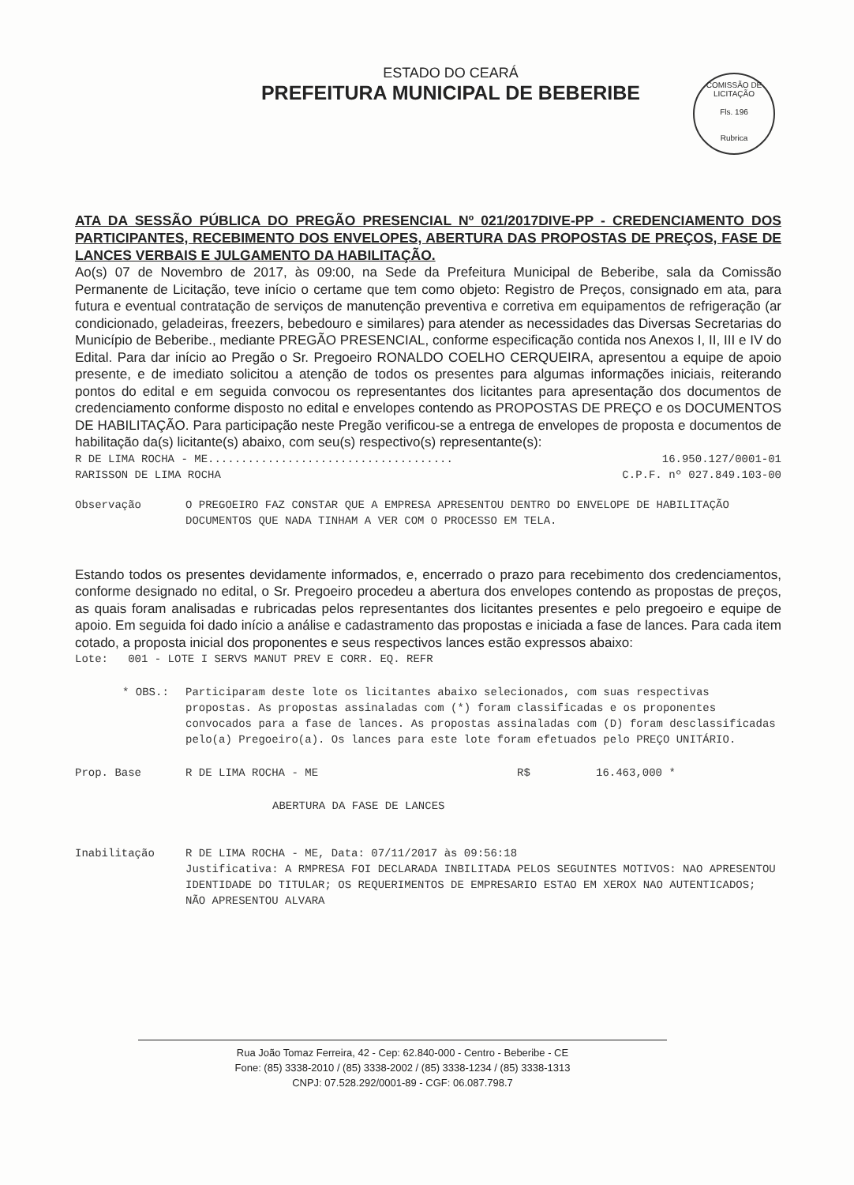ESTADO DO CEARÁ
PREFEITURA MUNICIPAL DE BEBERIBE
COMISSÃO DE LICITAÇÃO
Fls. 196
Rubrica
ATA DA SESSÃO PÚBLICA DO PREGÃO PRESENCIAL Nº 021/2017DIVE-PP - CREDENCIAMENTO DOS PARTICIPANTES, RECEBIMENTO DOS ENVELOPES, ABERTURA DAS PROPOSTAS DE PREÇOS, FASE DE LANCES VERBAIS E JULGAMENTO DA HABILITAÇÃO.
Ao(s) 07 de Novembro de 2017, às 09:00, na Sede da Prefeitura Municipal de Beberibe, sala da Comissão Permanente de Licitação, teve início o certame que tem como objeto: Registro de Preços, consignado em ata, para futura e eventual contratação de serviços de manutenção preventiva e corretiva em equipamentos de refrigeração (ar condicionado, geladeiras, freezers, bebedouro e similares) para atender as necessidades das Diversas Secretarias do Município de Beberibe., mediante PREGÃO PRESENCIAL, conforme especificação contida nos Anexos I, II, III e IV do Edital. Para dar início ao Pregão o Sr. Pregoeiro RONALDO COELHO CERQUEIRA, apresentou a equipe de apoio presente, e de imediato solicitou a atenção de todos os presentes para algumas informações iniciais, reiterando pontos do edital e em seguida convocou os representantes dos licitantes para apresentação dos documentos de credenciamento conforme disposto no edital e envelopes contendo as PROPOSTAS DE PREÇO e os DOCUMENTOS DE HABILITAÇÃO. Para participação neste Pregão verificou-se a entrega de envelopes de proposta e documentos de habilitação da(s) licitante(s) abaixo, com seu(s) respectivo(s) representante(s):
R DE LIMA ROCHA - ME..................................... 16.950.127/0001-01
RARISSON DE LIMA ROCHA C.P.F. nº 027.849.103-00
Observação O PREGOEIRO FAZ CONSTAR QUE A EMPRESA APRESENTOU DENTRO DO ENVELOPE DE HABILITAÇÃO DOCUMENTOS QUE NADA TINHAM A VER COM O PROCESSO EM TELA.
Estando todos os presentes devidamente informados, e, encerrado o prazo para recebimento dos credenciamentos, conforme designado no edital, o Sr. Pregoeiro procedeu a abertura dos envelopes contendo as propostas de preços, as quais foram analisadas e rubricadas pelos representantes dos licitantes presentes e pelo pregoeiro e equipe de apoio. Em seguida foi dado início a análise e cadastramento das propostas e iniciada a fase de lances. Para cada item cotado, a proposta inicial dos proponentes e seus respectivos lances estão expressos abaixo:
Lote: 001 - LOTE I SERVS MANUT PREV E CORR. EQ. REFR
* OBS.: Participaram deste lote os licitantes abaixo selecionados, com suas respectivas propostas. As propostas assinaladas com (*) foram classificadas e os proponentes convocados para a fase de lances. As propostas assinaladas com (D) foram desclassificadas pelo(a) Pregoeiro(a). Os lances para este lote foram efetuados pelo PREÇO UNITÁRIO.
Prop. Base R DE LIMA ROCHA - ME R$ 16.463,000 *
ABERTURA DA FASE DE LANCES
Inabilitação R DE LIMA ROCHA - ME, Data: 07/11/2017 às 09:56:18
Justificativa: A RMPRESA FOI DECLARADA INBILITADA PELOS SEGUINTES MOTIVOS: NAO APRESENTOU IDENTIDADE DO TITULAR; OS REQUERIMENTOS DE EMPRESARIO ESTAO EM XEROX NAO AUTENTICADOS; NÃO APRESENTOU ALVARA
Rua João Tomaz Ferreira, 42 - Cep: 62.840-000 - Centro - Beberibe - CE
Fone: (85) 3338-2010 / (85) 3338-2002 / (85) 3338-1234 / (85) 3338-1313
CNPJ: 07.528.292/0001-89 - CGF: 06.087.798.7